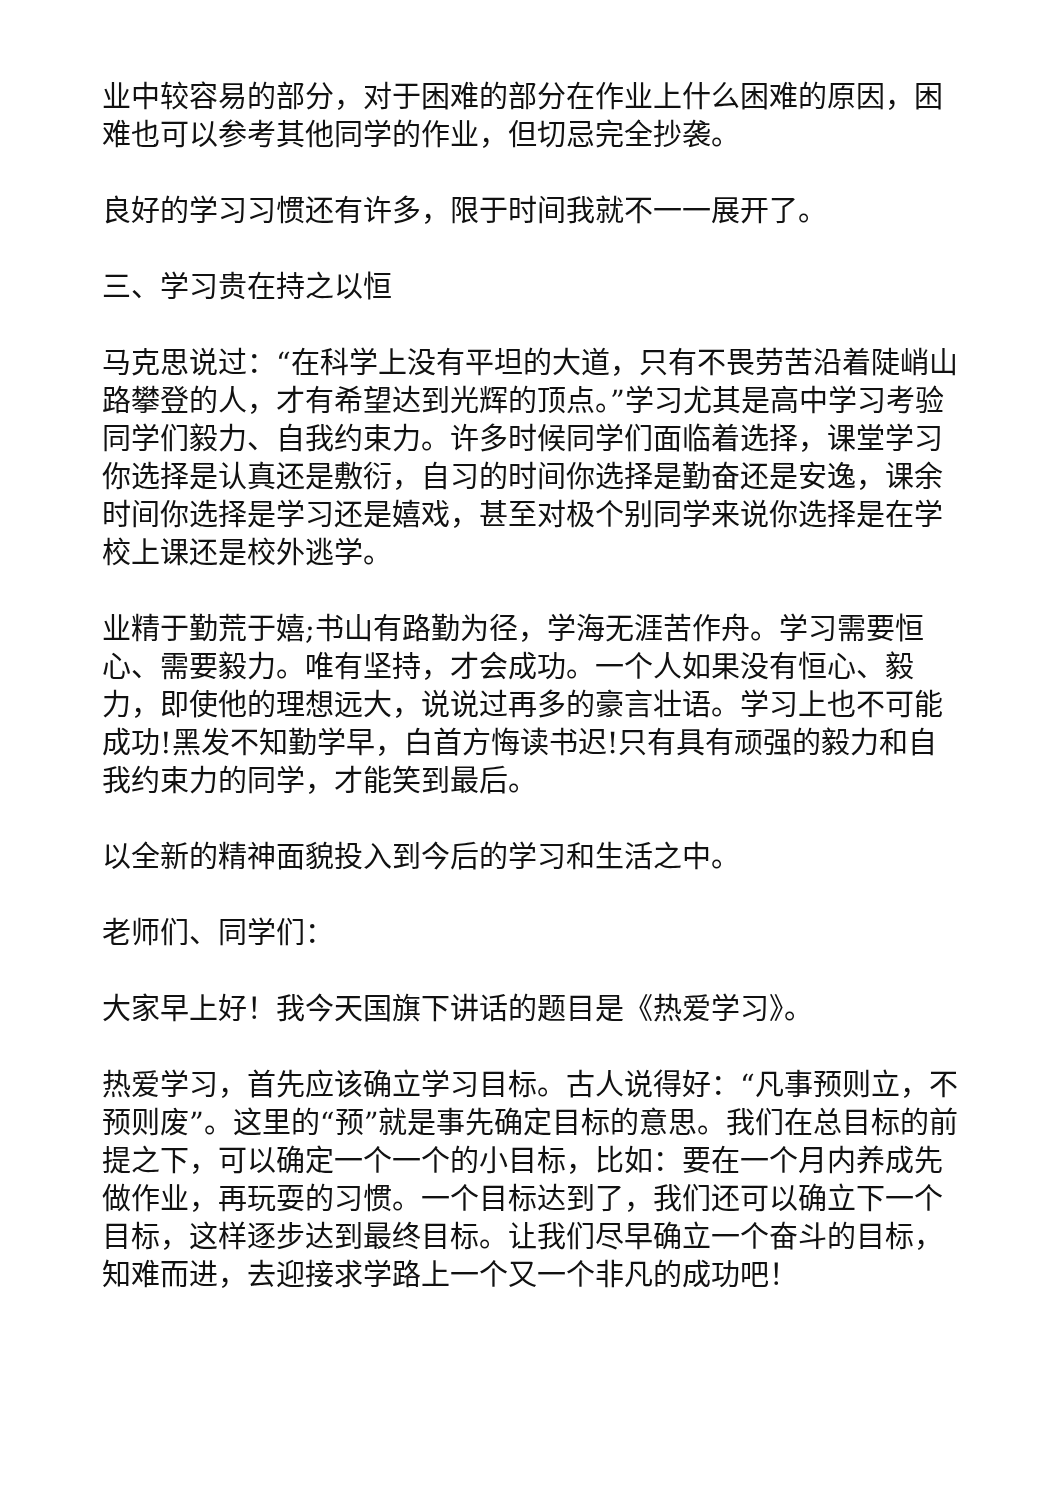业中较容易的部分，对于困难的部分在作业上什么困难的原因，困难也可以参考其他同学的作业，但切忌完全抄袭。
良好的学习习惯还有许多，限于时间我就不一一展开了。
三、学习贵在持之以恒
马克思说过：“在科学上没有平坦的大道，只有不畏劳苦沿着陡峭山路攀登的人，才有希望达到光辉的顶点。”学习尤其是高中学习考验同学们毅力、自我约束力。许多时候同学们面临着选择，课堂学习你选择是认真还是敷衍，自习的时间你选择是勤奋还是安逸，课余时间你选择是学习还是嬉戏，甚至对极个别同学来说你选择是在学校上课还是校外逃学。
业精于勤荒于嬉;书山有路勤为径，学海无涯苦作舟。学习需要恒心、需要毅力。唯有坚持，才会成功。一个人如果没有恒心、毅力，即使他的理想远大，说说过再多的豪言壮语。学习上也不可能成功!黑发不知勤学早，白首方悔读书迟!只有具有顽强的毅力和自我约束力的同学，才能笑到最后。
以全新的精神面貌投入到今后的学习和生活之中。
老师们、同学们：
大家早上好！我今天国旗下讲话的题目是《热爱学习》。
热爱学习，首先应该确立学习目标。古人说得好：“凡事预则立，不预则废”。这里的“预”就是事先确定目标的意思。我们在总目标的前提之下，可以确定一个一个的小目标，比如：要在一个月内养成先做作业，再玩耍的习惯。一个目标达到了，我们还可以确立下一个目标，这样逐步达到最终目标。让我们尽早确立一个奋斗的目标，知难而进，去迎接求学路上一个又一个非凡的成功吧！